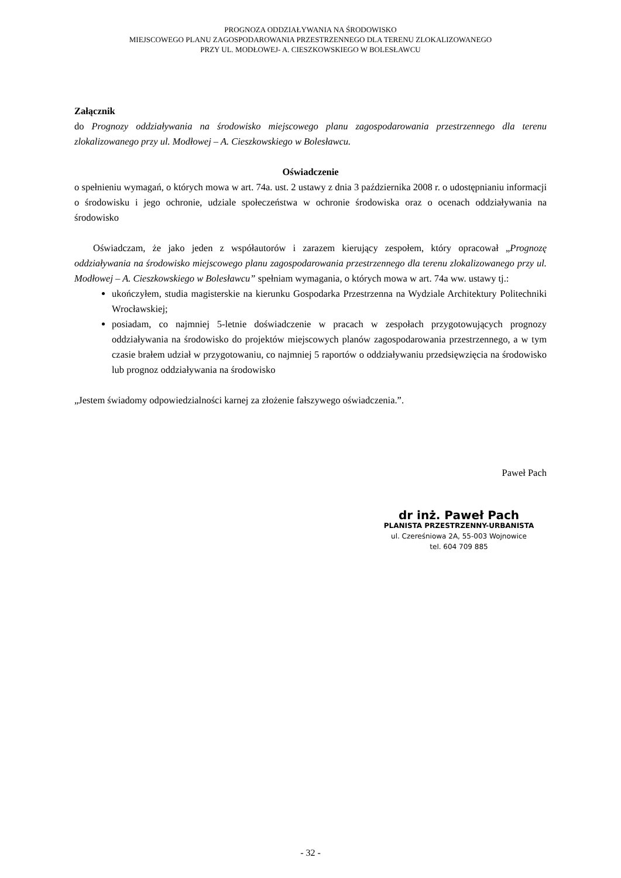PROGNOZA ODDZIAŁYWANIA NA ŚRODOWISKO
MIEJSCOWEGO PLANU ZAGOSPODAROWANIA PRZESTRZENNEGO DLA TERENU ZLOKALIZOWANEGO
PRZY UL. MODŁOWEJ- A. CIESZKOWSKIEGO W BOLESŁAWCU
Załącznik
do Prognozy oddziaływania na środowisko miejscowego planu zagospodarowania przestrzennego dla terenu zlokalizowanego przy ul. Modłowej – A. Cieszkowskiego w Bolesławcu.
Oświadczenie
o spełnieniu wymagań, o których mowa w art. 74a. ust. 2 ustawy z dnia 3 października 2008 r. o udostępnianiu informacji o środowisku i jego ochronie, udziale społeczeństwa w ochronie środowiska oraz o ocenach oddziaływania na środowisko
Oświadczam, że jako jeden z współautorów i zarazem kierujący zespołem, który opracował „Prognozę oddziaływania na środowisko miejscowego planu zagospodarowania przestrzennego dla terenu zlokalizowanego przy ul. Modłowej – A. Cieszkowskiego w Bolesławcu” spełniam wymagania, o których mowa w art. 74a ww. ustawy tj.:
ukończyłem, studia magisterskie na kierunku Gospodarka Przestrzenna na Wydziale Architektury Politechniki Wrocławskiej;
posiadam, co najmniej 5-letnie doświadczenie w pracach w zespołach przygotowujących prognozy oddziaływania na środowisko do projektów miejscowych planów zagospodarowania przestrzennego, a w tym czasie brałem udział w przygotowaniu, co najmniej 5 raportów o oddziaływaniu przedsięwzięcia na środowisko lub prognoz oddziaływania na środowisko
„Jestem świadomy odpowiedzialności karnej za złożenie fałszywego oświadczenia.”.
Paweł Pach
dr inż. Paweł Pach
PLANISTA PRZESTRZENNY-URBANISTA
ul. Czereśniowa 2A, 55-003 Wojnowice
tel. 604 709 885
- 32 -